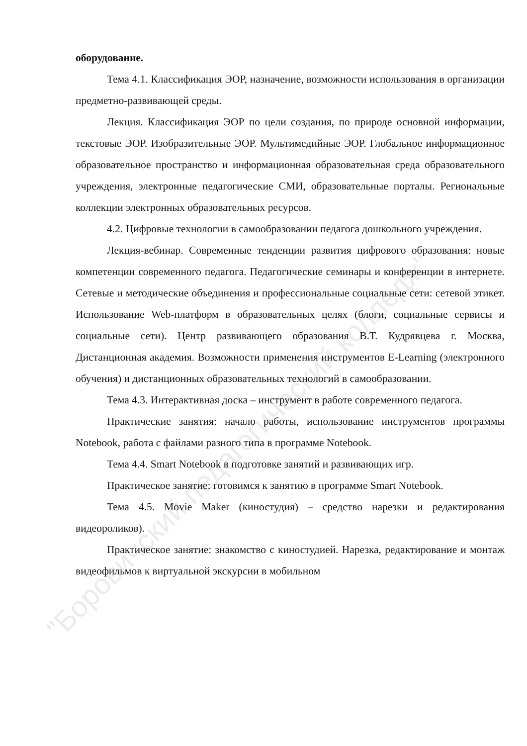оборудование.
Тема 4.1. Классификация ЭОР, назначение, возможности использования в организации предметно-развивающей среды.
Лекция. Классификация ЭОР по цели создания, по природе основной информации, текстовые ЭОР. Изобразительные ЭОР. Мультимедийные ЭОР. Глобальное информационное образовательное пространство и информационная образовательная среда образовательного учреждения, электронные педагогические СМИ, образовательные порталы. Региональные коллекции электронных образовательных ресурсов.
4.2. Цифровые технологии в самообразовании педагога дошкольного учреждения.
Лекция-вебинар. Современные тенденции развития цифрового образования: новые компетенции современного педагога. Педагогические семинары и конференции в интернете. Сетевые и методические объединения и профессиональные социальные сети: сетевой этикет. Использование Web-платформ в образовательных целях (блоги, социальные сервисы и социальные сети). Центр развивающего образования В.Т. Кудрявцева г. Москва, Дистанционная академия. Возможности применения инструментов E-Learning (электронного обучения) и дистанционных образовательных технологий в самообразовании.
Тема 4.3. Интерактивная доска – инструмент в работе современного педагога.
Практические занятия: начало работы, использование инструментов программы Notebook, работа с файлами разного типа в программе Notebook.
Тема 4.4. Smart Notebook в подготовке занятий и развивающих игр.
Практическое занятие: готовимся к занятию в программе Smart Notebook.
Тема 4.5. Movie Maker (киностудия) – средство нарезки и редактирования видеороликов).
Практическое занятие: знакомство с киностудией. Нарезка, редактирование и монтаж видеофильмов к виртуальной экскурсии в мобильном
"Боровичский педагогический колледж"